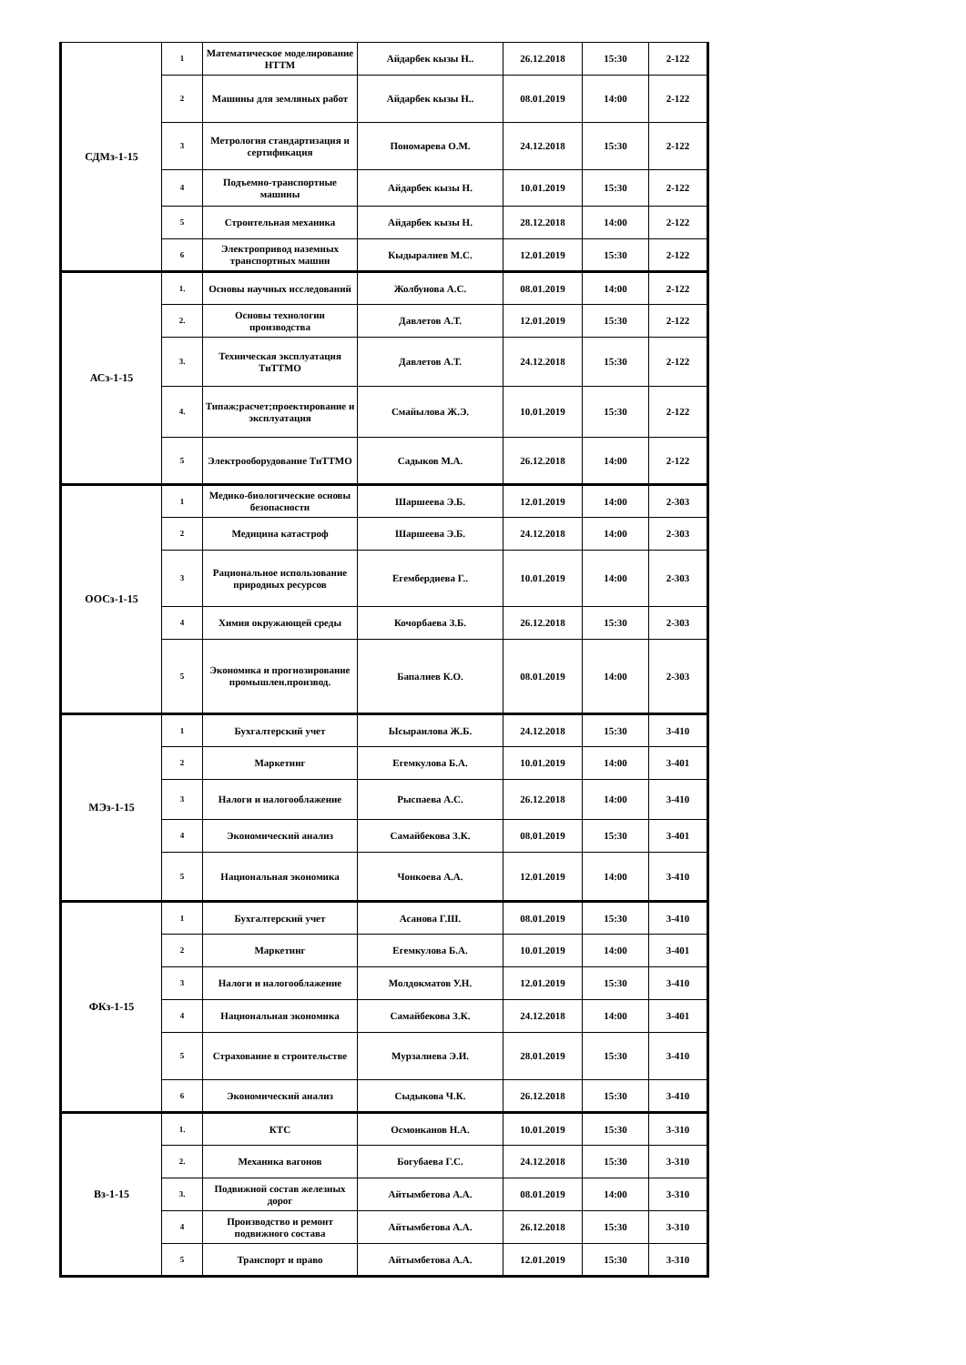| СДМз-1-15 | 1 | Математическое моделирование НТТМ | Айдарбек кызы Н.. | 26.12.2018 | 15:30 | 2-122 |
| | 2 | Машины для земляных работ | Айдарбек кызы Н.. | 08.01.2019 | 14:00 | 2-122 |
| | 3 | Метрология стандартизация и сертификация | Пономарева О.М. | 24.12.2018 | 15:30 | 2-122 |
| | 4 | Подъемно-транспортные машины | Айдарбек кызы Н. | 10.01.2019 | 15:30 | 2-122 |
| | 5 | Строительная механика | Айдарбек кызы Н. | 28.12.2018 | 14:00 | 2-122 |
| | 6 | Электропривод наземных транспортных машин | Кыдыралиев М.С. | 12.01.2019 | 15:30 | 2-122 |
| АСз-1-15 | 1. | Основы научных исследований | Жолбунова А.С. | 08.01.2019 | 14:00 | 2-122 |
| | 2. | Основы технологии производства | Давлетов А.Т. | 12.01.2019 | 15:30 | 2-122 |
| | 3. | Техническая эксплуатация ТиТТМО | Давлетов А.Т. | 24.12.2018 | 15:30 | 2-122 |
| | 4. | Типаж;расчет;проектирование и эксплуатация | Смайылова Ж.Э. | 10.01.2019 | 15:30 | 2-122 |
| | 5 | Электрооборудование ТиТТМО | Садыков М.А. | 26.12.2018 | 14:00 | 2-122 |
| ООСз-1-15 | 1 | Медико-биологические основы безопасности | Шаршеева Э.Б. | 12.01.2019 | 14:00 | 2-303 |
| | 2 | Медицина катастроф | Шаршеева Э.Б. | 24.12.2018 | 14:00 | 2-303 |
| | 3 | Рациональное использование природных ресурсов | Егембердиева Г.. | 10.01.2019 | 14:00 | 2-303 |
| | 4 | Химия окружающей среды | Кочорбаева З.Б. | 26.12.2018 | 15:30 | 2-303 |
| | 5 | Экономика и прогнозирование промышлен.производ. | Бапалиев К.О. | 08.01.2019 | 14:00 | 2-303 |
| МЭз-1-15 | 1 | Бухгалтерский учет | Ысыраилова Ж.Б. | 24.12.2018 | 15:30 | 3-410 |
| | 2 | Маркетинг | Егемкулова Б.А. | 10.01.2019 | 14:00 | 3-401 |
| | 3 | Налоги и налогооблажение | Рыспаева А.С. | 26.12.2018 | 14:00 | 3-410 |
| | 4 | Экономический анализ | Самайбекова З.К. | 08.01.2019 | 15:30 | 3-401 |
| | 5 | Национальная экономика | Чонкоева А.А. | 12.01.2019 | 14:00 | 3-410 |
| ФКз-1-15 | 1 | Бухгалтерский учет | Асанова Г.Ш. | 08.01.2019 | 15:30 | 3-410 |
| | 2 | Маркетинг | Егемкулова Б.А. | 10.01.2019 | 14:00 | 3-401 |
| | 3 | Налоги и налогооблажение | Молдокматов У.Н. | 12.01.2019 | 15:30 | 3-410 |
| | 4 | Национальная экономика | Самайбекова З.К. | 24.12.2018 | 14:00 | 3-401 |
| | 5 | Страхование в строительстве | Мурзалиева Э.И. | 28.01.2019 | 15:30 | 3-410 |
| | 6 | Экономический анализ | Сыдыкова Ч.К. | 26.12.2018 | 15:30 | 3-410 |
| Вз-1-15 | 1. | КТС | Осмонканов Н.А. | 10.01.2019 | 15:30 | 3-310 |
| | 2. | Механика вагонов | Богубаева Г.С. | 24.12.2018 | 15:30 | 3-310 |
| | 3. | Подвижной состав железных дорог | Айтымбетова А.А. | 08.01.2019 | 14:00 | 3-310 |
| | 4 | Производство и ремонт подвижного состава | Айтымбетова А.А. | 26.12.2018 | 15:30 | 3-310 |
| | 5 | Транспорт и право | Айтымбетова А.А. | 12.01.2019 | 15:30 | 3-310 |